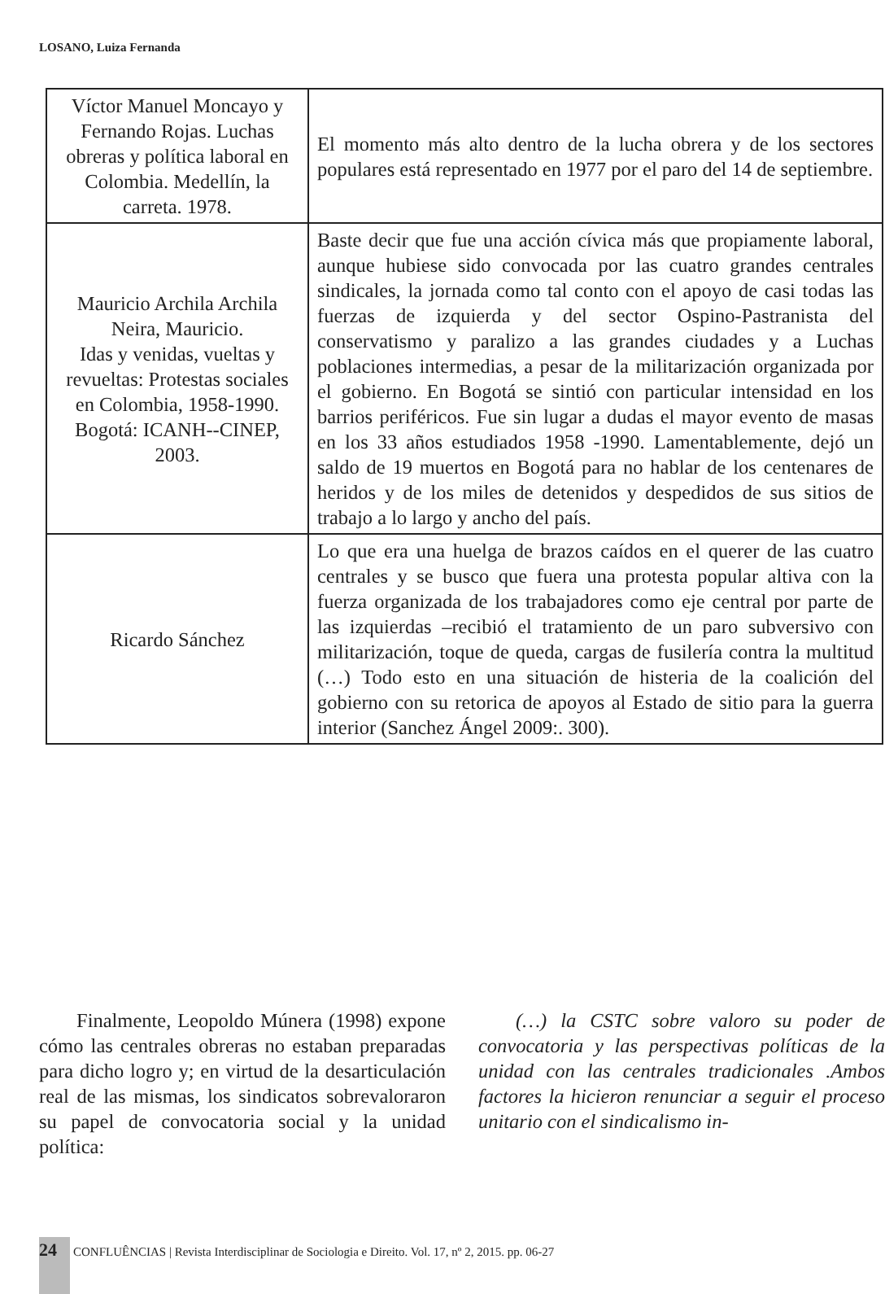LOSANO, Luiza Fernanda
| Víctor Manuel Moncayo y Fernando Rojas. Luchas obreras y política laboral en Colombia. Medellín, la carreta. 1978. | El momento más alto dentro de la lucha obrera y de los sectores populares está representado en 1977 por el paro del 14 de septiembre. |
| Mauricio Archila Archila Neira, Mauricio. Idas y venidas, vueltas y revueltas: Protestas sociales en Colombia, 1958-1990. Bogotá: ICANH--CINEP, 2003. | Baste decir que fue una acción cívica más que propiamente laboral, aunque hubiese sido convocada por las cuatro grandes centrales sindicales, la jornada como tal conto con el apoyo de casi todas las fuerzas de izquierda y del sector Ospino-Pastranista del conservatismo y paralizo a las grandes ciudades y a Luchas poblaciones intermedias, a pesar de la militarización organizada por el gobierno. En Bogotá se sintió con particular intensidad en los barrios periféricos. Fue sin lugar a dudas el mayor evento de masas en los 33 años estudiados 1958 -1990. Lamentablemente, dejó un saldo de 19 muertos en Bogotá para no hablar de los centenares de heridos y de los miles de detenidos y despedidos de sus sitios de trabajo a lo largo y ancho del país. |
| Ricardo Sánchez | Lo que era una huelga de brazos caídos en el querer de las cuatro centrales y se busco que fuera una protesta popular altiva con la fuerza organizada de los trabajadores como eje central por parte de las izquierdas –recibió el tratamiento de un paro subversivo con militarización, toque de queda, cargas de fusilería contra la multitud (…) Todo esto en una situación de histeria de la coalición del gobierno con su retorica de apoyos al Estado de sitio para la guerra interior (Sanchez Ángel 2009:. 300). |
Finalmente, Leopoldo Múnera (1998) expone cómo las centrales obreras no estaban preparadas para dicho logro y; en virtud de la desarticulación real de las mismas, los sindicatos sobrevaloraron su papel de convocatoria social y la unidad política:
(…) la CSTC sobre valoro su poder de convocatoria y las perspectivas políticas de la unidad con las centrales tradicionales .Ambos factores la hicieron renunciar a seguir el proceso unitario con el sindicalismo in-
24 CONFLUÊNCIAS | Revista Interdisciplinar de Sociologia e Direito. Vol. 17, nº 2, 2015. pp. 06-27